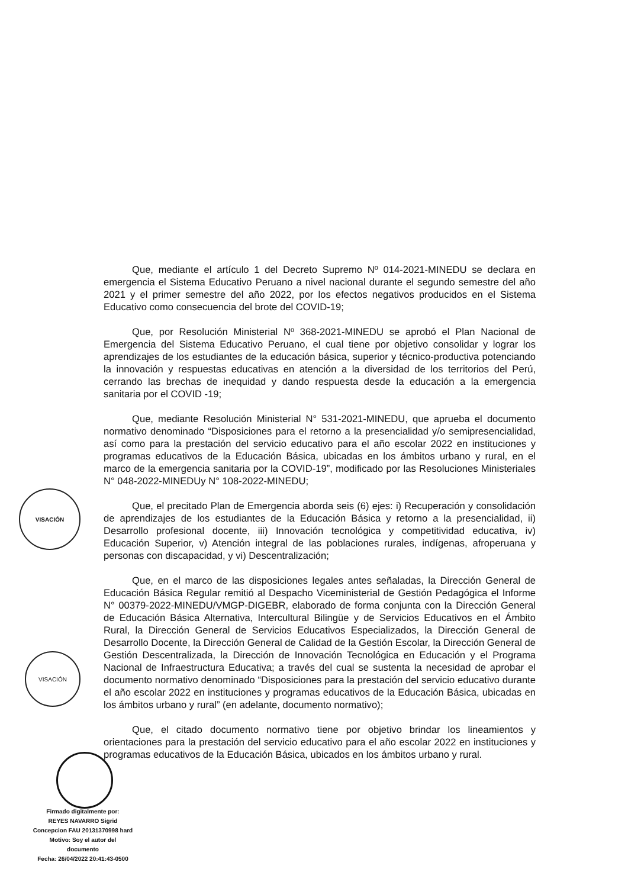Que, mediante el artículo 1 del Decreto Supremo Nº 014-2021-MINEDU se declara en emergencia el Sistema Educativo Peruano a nivel nacional durante el segundo semestre del año 2021 y el primer semestre del año 2022, por los efectos negativos producidos en el Sistema Educativo como consecuencia del brote del COVID-19;
Que, por Resolución Ministerial Nº 368-2021-MINEDU se aprobó el Plan Nacional de Emergencia del Sistema Educativo Peruano, el cual tiene por objetivo consolidar y lograr los aprendizajes de los estudiantes de la educación básica, superior y técnico-productiva potenciando la innovación y respuestas educativas en atención a la diversidad de los territorios del Perú, cerrando las brechas de inequidad y dando respuesta desde la educación a la emergencia sanitaria por el COVID -19;
Que, mediante Resolución Ministerial N° 531-2021-MINEDU, que aprueba el documento normativo denominado “Disposiciones para el retorno a la presencialidad y/o semipresencialidad, así como para la prestación del servicio educativo para el año escolar 2022 en instituciones y programas educativos de la Educación Básica, ubicadas en los ámbitos urbano y rural, en el marco de la emergencia sanitaria por la COVID-19”, modificado por las Resoluciones Ministeriales N° 048-2022-MINEDUy N° 108-2022-MINEDU;
Que, el precitado Plan de Emergencia aborda seis (6) ejes: i) Recuperación y consolidación de aprendizajes de los estudiantes de la Educación Básica y retorno a la presencialidad, ii) Desarrollo profesional docente, iii) Innovación tecnológica y competitividad educativa, iv) Educación Superior, v) Atención integral de las poblaciones rurales, indígenas, afroperuana y personas con discapacidad, y vi) Descentralización;
Que, en el marco de las disposiciones legales antes señaladas, la Dirección General de Educación Básica Regular remitió al Despacho Viceministerial de Gestión Pedagógica el Informe N° 00379-2022-MINEDU/VMGP-DIGEBR, elaborado de forma conjunta con la Dirección General de Educación Básica Alternativa, Intercultural Bilingüe y de Servicios Educativos en el Ámbito Rural, la Dirección General de Servicios Educativos Especializados, la Dirección General de Desarrollo Docente, la Dirección General de Calidad de la Gestión Escolar, la Dirección General de Gestión Descentralizada, la Dirección de Innovación Tecnológica en Educación y el Programa Nacional de Infraestructura Educativa; a través del cual se sustenta la necesidad de aprobar el documento normativo denominado “Disposiciones para la prestación del servicio educativo durante el año escolar 2022 en instituciones y programas educativos de la Educación Básica, ubicadas en los ámbitos urbano y rural” (en adelante, documento normativo);
Que, el citado documento normativo tiene por objetivo brindar los lineamientos y orientaciones para la prestación del servicio educativo para el año escolar 2022 en instituciones y programas educativos de la Educación Básica, ubicados en los ámbitos urbano y rural.
VISACIÓN
VISACIÓN
Firmado digitalmente por:
REYES NAVARRO Sigrid
Concepcion FAU 20131370998 hard
Motivo: Soy el autor del
documento
Fecha: 26/04/2022 20:41:43-0500